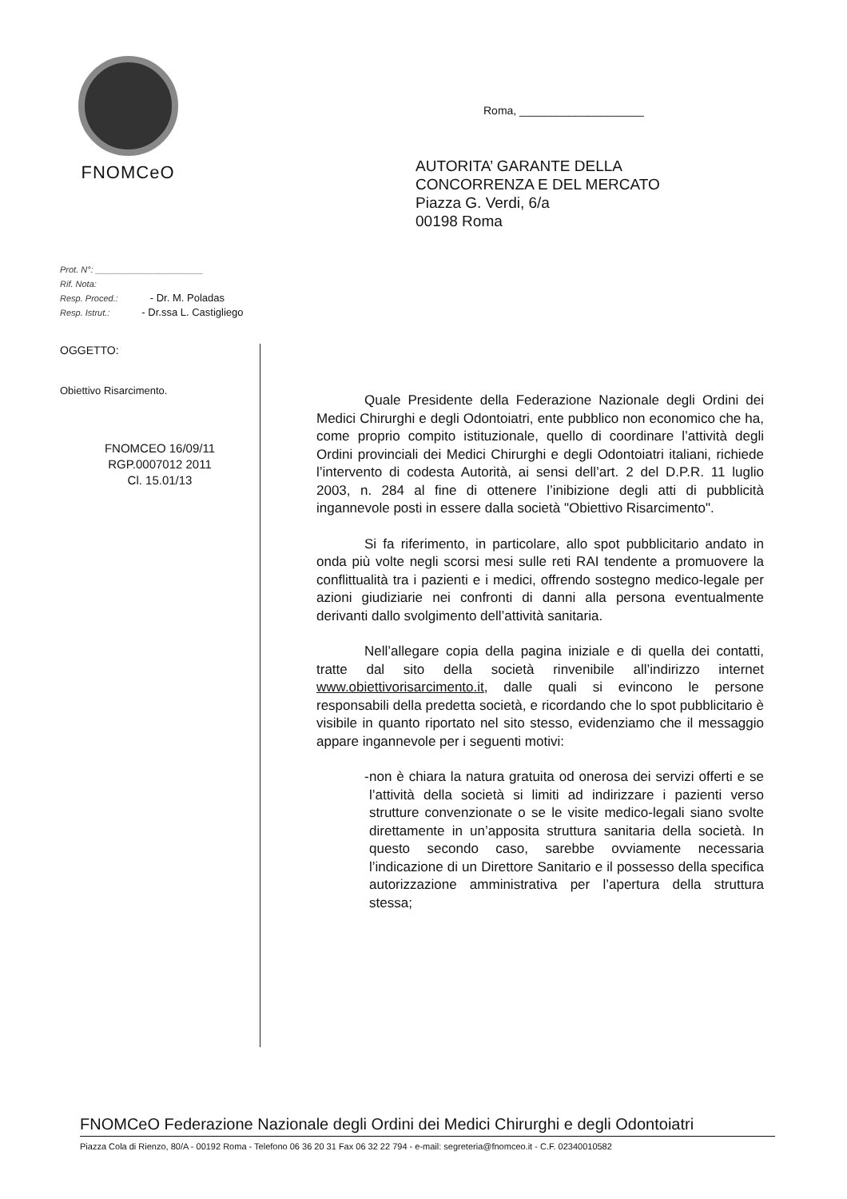FNOMCeO
Roma, ____________________
AUTORITA’ GARANTE DELLA
CONCORRENZA E DEL MERCATO
Piazza G. Verdi, 6/a
00198 Roma
Prot. N°: ______________________
Rif. Nota:
Resp. Proced.: - Dr. M. Poladas
Resp. Istrut.: - Dr.ssa L. Castigliego
OGGETTO:
Obiettivo Risarcimento.
FNOMCEO 16/09/11
RGP.0007012 2011
Cl. 15.01/13
Quale Presidente della Federazione Nazionale degli Ordini dei Medici Chirurghi e degli Odontoiatri, ente pubblico non economico che ha, come proprio compito istituzionale, quello di coordinare l’attività degli Ordini provinciali dei Medici Chirurghi e degli Odontoiatri italiani, richiede l’intervento di codesta Autorità, ai sensi dell’art. 2 del D.P.R. 11 luglio 2003, n. 284 al fine di ottenere l’inibizione degli atti di pubblicità ingannevole posti in essere dalla società "Obiettivo Risarcimento".
Si fa riferimento, in particolare, allo spot pubblicitario andato in onda più volte negli scorsi mesi sulle reti RAI tendente a promuovere la conflittualità tra i pazienti e i medici, offrendo sostegno medico-legale per azioni giudiziarie nei confronti di danni alla persona eventualmente derivanti dallo svolgimento dell’attività sanitaria.
Nell’allegare copia della pagina iniziale e di quella dei contatti, tratte dal sito della società rinvenibile all’indirizzo internet www.obiettivorisarcimento.it, dalle quali si evincono le persone responsabili della predetta società, e ricordando che lo spot pubblicitario è visibile in quanto riportato nel sito stesso, evidenziamo che il messaggio appare ingannevole per i seguenti motivi:
- non è chiara la natura gratuita od onerosa dei servizi offerti e se l’attività della società si limiti ad indirizzare i pazienti verso strutture convenzionate o se le visite medico-legali siano svolte direttamente in un’apposita struttura sanitaria della società. In questo secondo caso, sarebbe ovviamente necessaria l’indicazione di un Direttore Sanitario e il possesso della specifica autorizzazione amministrativa per l’apertura della struttura stessa;
FNOMCeO Federazione Nazionale degli Ordini dei Medici Chirurghi e degli Odontoiatri
Piazza Cola di Rienzo, 80/A - 00192 Roma - Telefono 06 36 20 31 Fax 06 32 22 794 - e-mail: segreteria@fnomceo.it - C.F. 02340010582